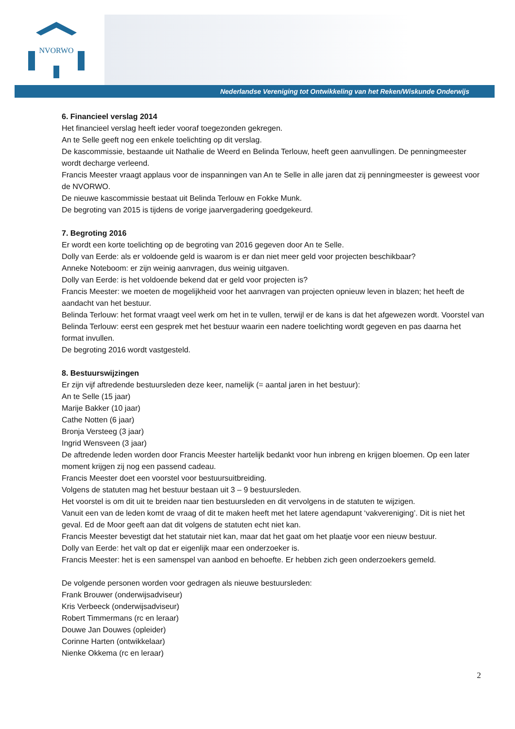NVORWO
Nederlandse Vereniging tot Ontwikkeling van het Reken/Wiskunde Onderwijs
6. Financieel verslag 2014
Het financieel verslag heeft ieder vooraf toegezonden gekregen.
An te Selle geeft nog een enkele toelichting op dit verslag.
De kascommissie, bestaande uit Nathalie de Weerd en Belinda Terlouw, heeft geen aanvullingen. De penningmeester wordt decharge verleend.
Francis Meester vraagt applaus voor de inspanningen van An te Selle in alle jaren dat zij penningmeester is geweest voor de NVORWO.
De nieuwe kascommissie bestaat uit Belinda Terlouw en Fokke Munk.
De begroting van 2015 is tijdens de vorige jaarvergadering goedgekeurd.
7. Begroting 2016
Er wordt een korte toelichting op de begroting van 2016 gegeven door An te Selle.
Dolly van Eerde: als er voldoende geld is waarom is er dan niet meer geld voor projecten beschikbaar?
Anneke Noteboom: er zijn weinig aanvragen, dus weinig uitgaven.
Dolly van Eerde: is het voldoende bekend dat er geld voor projecten is?
Francis Meester: we moeten de mogelijkheid voor het aanvragen van projecten opnieuw leven in blazen; het heeft de aandacht van het bestuur.
Belinda Terlouw: het format vraagt veel werk om het in te vullen, terwijl er de kans is dat het afgewezen wordt. Voorstel van Belinda Terlouw: eerst een gesprek met het bestuur waarin een nadere toelichting wordt gegeven en pas daarna het format invullen.
De begroting 2016 wordt vastgesteld.
8. Bestuurswijzingen
Er zijn vijf aftredende bestuursleden deze keer, namelijk (= aantal jaren in het bestuur):
An te Selle (15 jaar)
Marije Bakker (10 jaar)
Cathe Notten (6 jaar)
Bronja Versteeg (3 jaar)
Ingrid Wensveen (3 jaar)
De aftredende leden worden door Francis Meester hartelijk bedankt voor hun inbreng en krijgen bloemen. Op een later moment krijgen zij nog een passend cadeau.
Francis Meester doet een voorstel voor bestuursuitbreiding.
Volgens de statuten mag het bestuur bestaan uit 3 – 9 bestuursleden.
Het voorstel is om dit uit te breiden naar tien bestuursleden en dit vervolgens in de statuten te wijzigen.
Vanuit een van de leden komt de vraag of dit te maken heeft met het latere agendapunt ‘vakvereniging’. Dit is niet het geval. Ed de Moor geeft aan dat dit volgens de statuten echt niet kan.
Francis Meester bevestigt dat het statutair niet kan, maar dat het gaat om het plaatje voor een nieuw bestuur.
Dolly van Eerde: het valt op dat er eigenlijk maar een onderzoeker is.
Francis Meester: het is een samenspel van aanbod en behoefte. Er hebben zich geen onderzoekers gemeld.
De volgende personen worden voor gedragen als nieuwe bestuursleden:
Frank Brouwer (onderwijsadviseur)
Kris Verbeeck (onderwijsadviseur)
Robert Timmermans (rc en leraar)
Douwe Jan Douwes (opleider)
Corinne Harten (ontwikkelaar)
Nienke Okkema (rc en leraar)
2